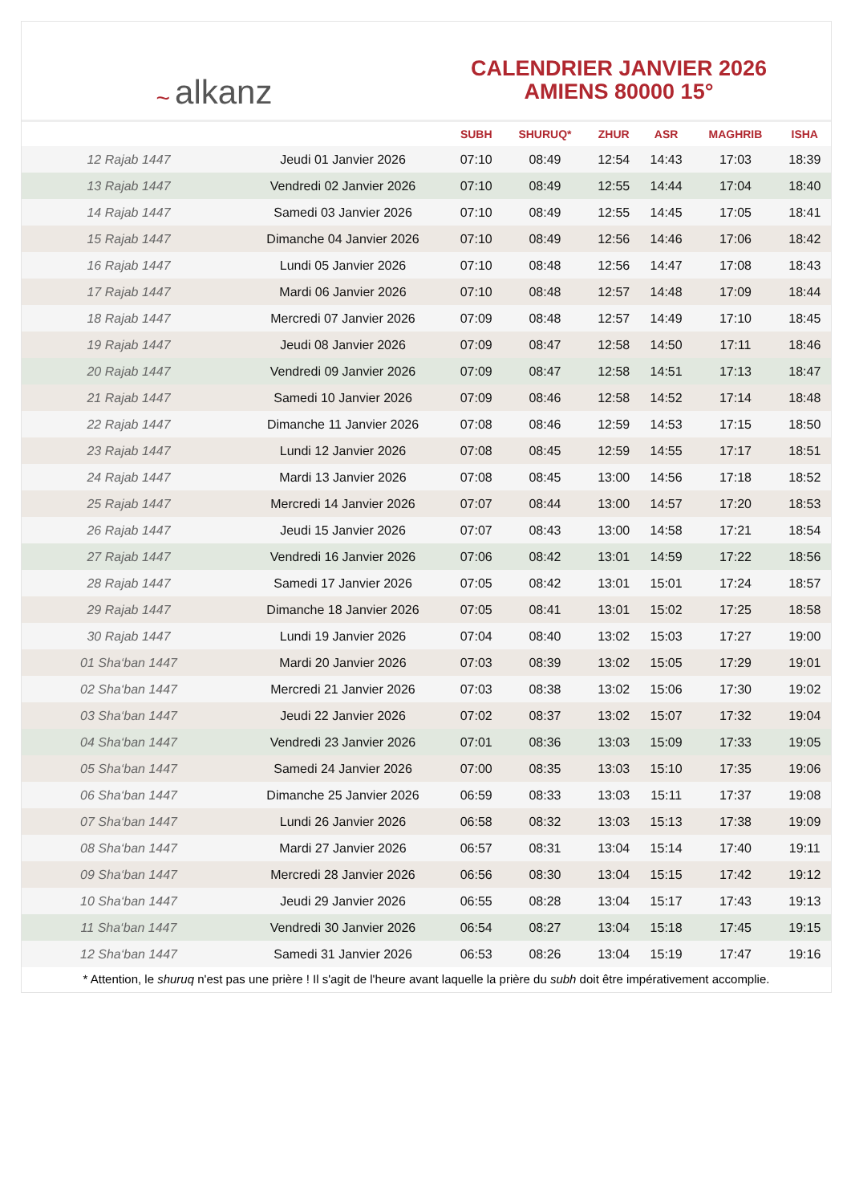~ alkanz
CALENDRIER JANVIER 2026
AMIENS 80000 15°
| | | SUBH | SHURUQ* | ZHUR | ASR | MAGHRIB | ISHA |
| --- | --- | --- | --- | --- | --- | --- | --- |
| 12 Rajab 1447 | Jeudi 01 Janvier 2026 | 07:10 | 08:49 | 12:54 | 14:43 | 17:03 | 18:39 |
| 13 Rajab 1447 | Vendredi 02 Janvier 2026 | 07:10 | 08:49 | 12:55 | 14:44 | 17:04 | 18:40 |
| 14 Rajab 1447 | Samedi 03 Janvier 2026 | 07:10 | 08:49 | 12:55 | 14:45 | 17:05 | 18:41 |
| 15 Rajab 1447 | Dimanche 04 Janvier 2026 | 07:10 | 08:49 | 12:56 | 14:46 | 17:06 | 18:42 |
| 16 Rajab 1447 | Lundi 05 Janvier 2026 | 07:10 | 08:48 | 12:56 | 14:47 | 17:08 | 18:43 |
| 17 Rajab 1447 | Mardi 06 Janvier 2026 | 07:10 | 08:48 | 12:57 | 14:48 | 17:09 | 18:44 |
| 18 Rajab 1447 | Mercredi 07 Janvier 2026 | 07:09 | 08:48 | 12:57 | 14:49 | 17:10 | 18:45 |
| 19 Rajab 1447 | Jeudi 08 Janvier 2026 | 07:09 | 08:47 | 12:58 | 14:50 | 17:11 | 18:46 |
| 20 Rajab 1447 | Vendredi 09 Janvier 2026 | 07:09 | 08:47 | 12:58 | 14:51 | 17:13 | 18:47 |
| 21 Rajab 1447 | Samedi 10 Janvier 2026 | 07:09 | 08:46 | 12:58 | 14:52 | 17:14 | 18:48 |
| 22 Rajab 1447 | Dimanche 11 Janvier 2026 | 07:08 | 08:46 | 12:59 | 14:53 | 17:15 | 18:50 |
| 23 Rajab 1447 | Lundi 12 Janvier 2026 | 07:08 | 08:45 | 12:59 | 14:55 | 17:17 | 18:51 |
| 24 Rajab 1447 | Mardi 13 Janvier 2026 | 07:08 | 08:45 | 13:00 | 14:56 | 17:18 | 18:52 |
| 25 Rajab 1447 | Mercredi 14 Janvier 2026 | 07:07 | 08:44 | 13:00 | 14:57 | 17:20 | 18:53 |
| 26 Rajab 1447 | Jeudi 15 Janvier 2026 | 07:07 | 08:43 | 13:00 | 14:58 | 17:21 | 18:54 |
| 27 Rajab 1447 | Vendredi 16 Janvier 2026 | 07:06 | 08:42 | 13:01 | 14:59 | 17:22 | 18:56 |
| 28 Rajab 1447 | Samedi 17 Janvier 2026 | 07:05 | 08:42 | 13:01 | 15:01 | 17:24 | 18:57 |
| 29 Rajab 1447 | Dimanche 18 Janvier 2026 | 07:05 | 08:41 | 13:01 | 15:02 | 17:25 | 18:58 |
| 30 Rajab 1447 | Lundi 19 Janvier 2026 | 07:04 | 08:40 | 13:02 | 15:03 | 17:27 | 19:00 |
| 01 Sha‘ban 1447 | Mardi 20 Janvier 2026 | 07:03 | 08:39 | 13:02 | 15:05 | 17:29 | 19:01 |
| 02 Sha‘ban 1447 | Mercredi 21 Janvier 2026 | 07:03 | 08:38 | 13:02 | 15:06 | 17:30 | 19:02 |
| 03 Sha‘ban 1447 | Jeudi 22 Janvier 2026 | 07:02 | 08:37 | 13:02 | 15:07 | 17:32 | 19:04 |
| 04 Sha‘ban 1447 | Vendredi 23 Janvier 2026 | 07:01 | 08:36 | 13:03 | 15:09 | 17:33 | 19:05 |
| 05 Sha‘ban 1447 | Samedi 24 Janvier 2026 | 07:00 | 08:35 | 13:03 | 15:10 | 17:35 | 19:06 |
| 06 Sha‘ban 1447 | Dimanche 25 Janvier 2026 | 06:59 | 08:33 | 13:03 | 15:11 | 17:37 | 19:08 |
| 07 Sha‘ban 1447 | Lundi 26 Janvier 2026 | 06:58 | 08:32 | 13:03 | 15:13 | 17:38 | 19:09 |
| 08 Sha‘ban 1447 | Mardi 27 Janvier 2026 | 06:57 | 08:31 | 13:04 | 15:14 | 17:40 | 19:11 |
| 09 Sha‘ban 1447 | Mercredi 28 Janvier 2026 | 06:56 | 08:30 | 13:04 | 15:15 | 17:42 | 19:12 |
| 10 Sha‘ban 1447 | Jeudi 29 Janvier 2026 | 06:55 | 08:28 | 13:04 | 15:17 | 17:43 | 19:13 |
| 11 Sha‘ban 1447 | Vendredi 30 Janvier 2026 | 06:54 | 08:27 | 13:04 | 15:18 | 17:45 | 19:15 |
| 12 Sha‘ban 1447 | Samedi 31 Janvier 2026 | 06:53 | 08:26 | 13:04 | 15:19 | 17:47 | 19:16 |
* Attention, le shuruq n'est pas une prière ! Il s'agit de l'heure avant laquelle la prière du subh doit être impérativement accomplie.